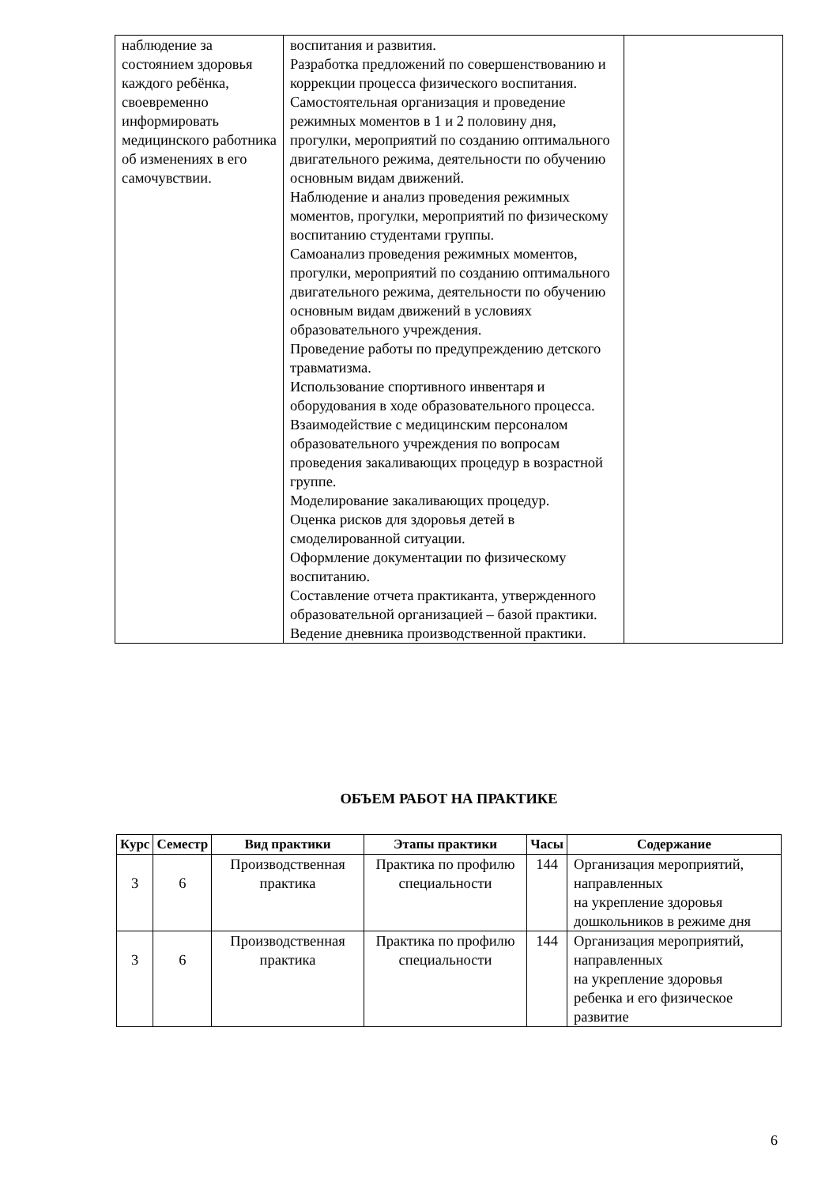| наблюдение за состоянием здоровья каждого ребёнка, своевременно информировать медицинского работника об изменениях в его самочувствии. | воспитания и развития. Разработка предложений по совершенствованию и коррекции процесса физического воспитания. Самостоятельная организация и проведение режимных моментов в 1 и 2 половину дня, прогулки, мероприятий по созданию оптимального двигательного режима, деятельности по обучению основным видам движений. Наблюдение и анализ проведения режимных моментов, прогулки, мероприятий по физическому воспитанию студентами группы. Самоанализ проведения режимных моментов, прогулки, мероприятий по созданию оптимального двигательного режима, деятельности по обучению основным видам движений в условиях образовательного учреждения. Проведение работы по предупреждению детского травматизма. Использование спортивного инвентаря и оборудования в ходе образовательного процесса. Взаимодействие с медицинским персоналом образовательного учреждения по вопросам проведения закаливающих процедур в возрастной группе. Моделирование закаливающих процедур. Оценка рисков для здоровья детей в смоделированной ситуации. Оформление документации по физическому воспитанию. Составление отчета практиканта, утвержденного образовательной организацией – базой практики. Ведение дневника производственной практики. | |
ОБЪЕМ РАБОТ НА ПРАКТИКЕ
| Курс | Семестр | Вид практики | Этапы практики | Часы | Содержание |
| --- | --- | --- | --- | --- | --- |
| 3 | 6 | Производственная практика | Практика по профилю специальности | 144 | Организация мероприятий, направленных на укрепление здоровья дошкольников в режиме дня |
| 3 | 6 | Производственная практика | Практика по профилю специальности | 144 | Организация мероприятий, направленных на укрепление здоровья ребенка и его физическое развитие |
6